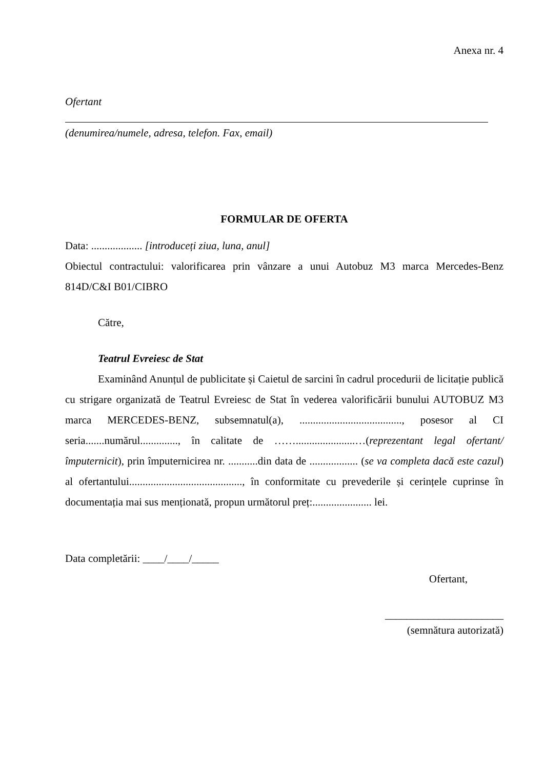Anexa nr. 4
Ofertant
(denumirea/numele, adresa, telefon. Fax, email)
FORMULAR DE OFERTA
Data: ................... [introduceți ziua, luna, anul]
Obiectul contractului: valorificarea prin vânzare a unui Autobuz M3 marca Mercedes-Benz 814D/C&I B01/CIBRO
Către,
Teatrul Evreiesc de Stat
Examinând Anunțul de publicitate și Caietul de sarcini în cadrul procedurii de licitație publică cu strigare organizată de Teatrul Evreiesc de Stat în vederea valorificării bunului AUTOBUZ M3 marca MERCEDES-BENZ, subsemnatul(a), ......................................, posesor al CI seria.......numărul.............., în calitate de ……......................…(reprezentant legal ofertant/ împuternicit), prin împuternicirea nr. ...........din data de .................. (se va completa dacă este cazul) al ofertantului.........................................., în conformitate cu prevederile și cerințele cuprinse în documentația mai sus menționată, propun următorul preț:...................... lei.
Data completării: ____/____/_____
Ofertant,
______________________
(semnătura autorizată)